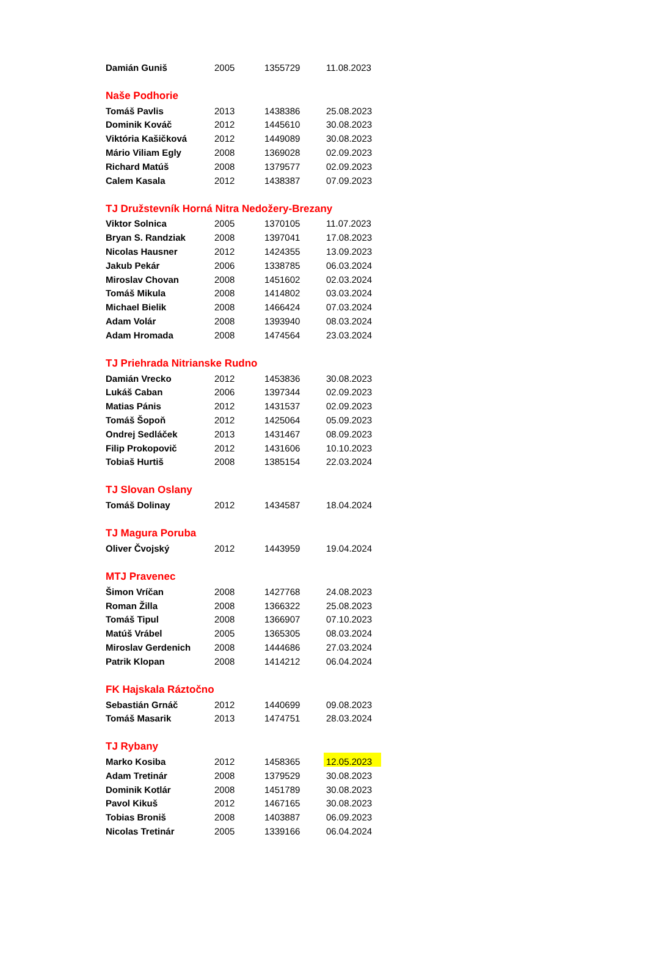| Damián Guniš | 2005 | 1355729 | 11.08.2023 |
| Naše Podhorie | | | |
| Tomáš Pavlis | 2013 | 1438386 | 25.08.2023 |
| Dominik Kováč | 2012 | 1445610 | 30.08.2023 |
| Viktória Kašičková | 2012 | 1449089 | 30.08.2023 |
| Mário Viliam Egly | 2008 | 1369028 | 02.09.2023 |
| Richard Matúš | 2008 | 1379577 | 02.09.2023 |
| Calem Kasala | 2012 | 1438387 | 07.09.2023 |
| TJ Družstevník Horná Nitra Nedožery-Brezany | | | |
| Viktor Solnica | 2005 | 1370105 | 11.07.2023 |
| Bryan S. Randziak | 2008 | 1397041 | 17.08.2023 |
| Nicolas Hausner | 2012 | 1424355 | 13.09.2023 |
| Jakub Pekár | 2006 | 1338785 | 06.03.2024 |
| Miroslav Chovan | 2008 | 1451602 | 02.03.2024 |
| Tomáš Mikula | 2008 | 1414802 | 03.03.2024 |
| Michael Bielik | 2008 | 1466424 | 07.03.2024 |
| Adam Volár | 2008 | 1393940 | 08.03.2024 |
| Adam Hromada | 2008 | 1474564 | 23.03.2024 |
| TJ Priehrada Nitrianske Rudno | | | |
| Damián Vrecko | 2012 | 1453836 | 30.08.2023 |
| Lukáš Caban | 2006 | 1397344 | 02.09.2023 |
| Matias Pánis | 2012 | 1431537 | 02.09.2023 |
| Tomáš Šopoň | 2012 | 1425064 | 05.09.2023 |
| Ondrej Sedláček | 2013 | 1431467 | 08.09.2023 |
| Filip Prokopovič | 2012 | 1431606 | 10.10.2023 |
| Tobiaš Hurtiš | 2008 | 1385154 | 22.03.2024 |
| TJ Slovan Oslany | | | |
| Tomáš Dolinay | 2012 | 1434587 | 18.04.2024 |
| TJ Magura Poruba | | | |
| Oliver Čvojský | 2012 | 1443959 | 19.04.2024 |
| MTJ Pravenec | | | |
| Šimon Vríčan | 2008 | 1427768 | 24.08.2023 |
| Roman Žilla | 2008 | 1366322 | 25.08.2023 |
| Tomáš Tipul | 2008 | 1366907 | 07.10.2023 |
| Matúš Vrábel | 2005 | 1365305 | 08.03.2024 |
| Miroslav Gerdenich | 2008 | 1444686 | 27.03.2024 |
| Patrik Klopan | 2008 | 1414212 | 06.04.2024 |
| FK Hajskala Ráztočno | | | |
| Sebastián Grnáč | 2012 | 1440699 | 09.08.2023 |
| Tomáš Masarik | 2013 | 1474751 | 28.03.2024 |
| TJ Rybany | | | |
| Marko Kosiba | 2012 | 1458365 | 12.05.2023 |
| Adam Tretinár | 2008 | 1379529 | 30.08.2023 |
| Dominik Kotlár | 2008 | 1451789 | 30.08.2023 |
| Pavol Kikuš | 2012 | 1467165 | 30.08.2023 |
| Tobias Broniš | 2008 | 1403887 | 06.09.2023 |
| Nicolas Tretinár | 2005 | 1339166 | 06.04.2024 |